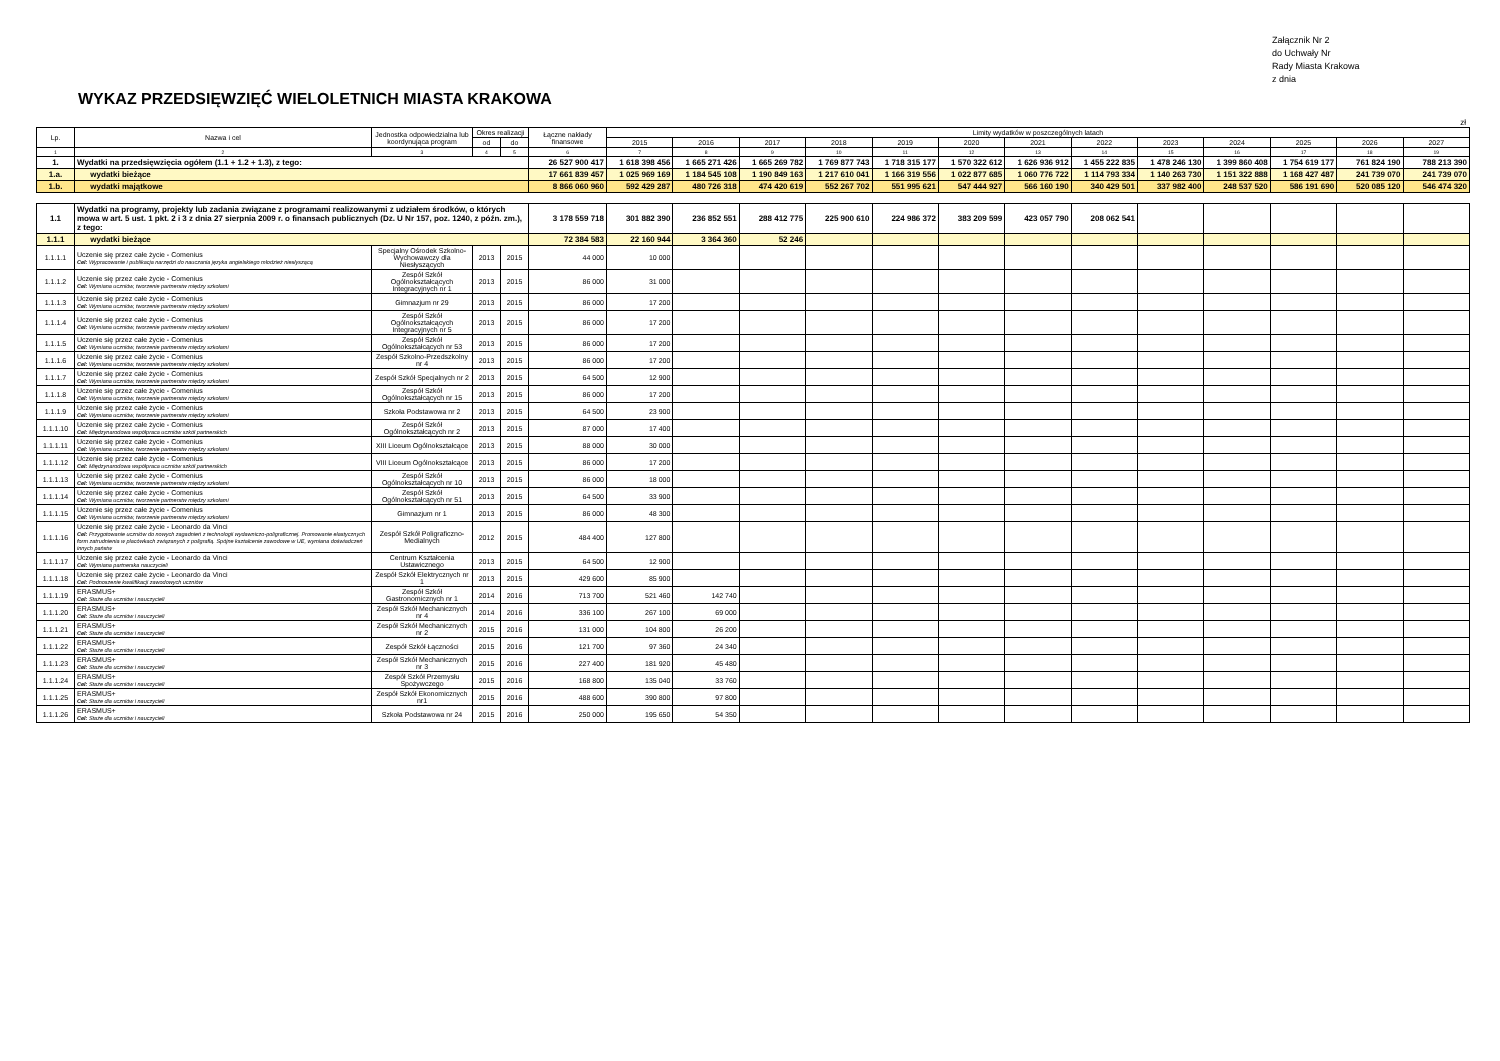Załącznik Nr 2
do Uchwały Nr
Rady Miasta Krakowa
z dnia
WYKAZ PRZEDSIĘWZIĘĆ WIELOLETNICH MIASTA KRAKOWA
zł
| Lp. | Nazwa i cel | Jednostka odpowiedzialna lub koordynująca program | Okres realizacji | | Łączne nakłady finansowe | Limity wydatków w poszczególnych latach | | | | | | | | | | | | |
| --- | --- | --- | --- | --- | --- | --- | --- | --- | --- | --- | --- | --- | --- | --- | --- | --- | --- | --- |
| | | | od | do | | 2015 | 2016 | 2017 | 2018 | 2019 | 2020 | 2021 | 2022 | 2023 | 2024 | 2025 | 2026 | 2027 |
| 1 | 2 | 3 | 4 | 5 | 6 | 7 | 8 | 9 | 10 | 11 | 12 | 13 | 14 | 15 | 16 | 17 | 18 | 19 |
| 1. | Wydatki na przedsięwzięcia ogółem (1.1 + 1.2 + 1.3), z tego: | | | | 26 527 900 417 | 1 618 398 456 | 1 665 271 426 | 1 665 269 782 | 1 769 877 743 | 1 718 315 177 | 1 570 322 612 | 1 626 936 912 | 1 455 222 835 | 1 478 246 130 | 1 399 860 408 | 1 754 619 177 | 761 824 190 | 788 213 390 |
| 1.a. | wydatki bieżące | | | | 17 661 839 457 | 1 025 969 169 | 1 184 545 108 | 1 190 849 163 | 1 217 610 041 | 1 166 319 556 | 1 022 877 685 | 1 060 776 722 | 1 114 793 334 | 1 140 263 730 | 1 151 322 888 | 1 168 427 487 | 241 739 070 | 241 739 070 |
| 1.b. | wydatki majątkowe | | | | 8 866 060 960 | 592 429 287 | 480 726 318 | 474 420 619 | 552 267 702 | 551 995 621 | 547 444 927 | 566 160 190 | 340 429 501 | 337 982 400 | 248 537 520 | 586 191 690 | 520 085 120 | 546 474 320 |
| 1.1 | Wydatki na programy, projekty lub zadania związane z programami realizowanymi z udziałem środków, o których mowa w art. 5 ust. 1 pkt. 2 i 3 z dnia 27 sierpnia 2009 r. o finansach publicznych (Dz. U Nr 157, poz. 1240, z późn. zm.), z tego: | | | | 3 178 559 718 | 301 882 390 | 236 852 551 | 288 412 775 | 225 900 610 | 224 986 372 | 383 209 599 | 423 057 790 | 208 062 541 | | | | | |
| 1.1.1 | wydatki bieżące | | | | 72 384 583 | 22 160 944 | 3 364 360 | 52 246 | | | | | | | | | | |
| 1.1.1.1 | Uczenie się przez całe życie - Comenius Cel: Wypracowanie i publikacja narzędzi do nauczania języka angielskiego młodzież niesłyszącą | Specjalny Ośrodek Szkolno-Wychowawczy dla Niesłyszących | 2013 | 2015 | 44 000 | 10 000 | | | | | | | | | | | | |
| 1.1.1.2 | Uczenie się przez całe życie - Comenius Cel: Wymiana uczniów, tworzenie partnerstw między szkołami | Zespół Szkół Ogólnokształcących Integracyjnych nr 1 | 2013 | 2015 | 86 000 | 31 000 | | | | | | | | | | | | |
| 1.1.1.3 | Uczenie się przez całe życie - Comenius Cel: Wymiana uczniów, tworzenie partnerstw między szkołami | Gimnazjum nr 29 | 2013 | 2015 | 86 000 | 17 200 | | | | | | | | | | | | |
| 1.1.1.4 | Uczenie się przez całe życie - Comenius Cel: Wymiana uczniów, tworzenie partnerstw między szkołami | Zespół Szkół Ogólnokształcących Integracyjnych nr 5 | 2013 | 2015 | 86 000 | 17 200 | | | | | | | | | | | | |
| 1.1.1.5 | Uczenie się przez całe życie - Comenius Cel: Wymiana uczniów, tworzenie partnerstw między szkołami | Zespół Szkół Ogólnokształcących nr 53 | 2013 | 2015 | 86 000 | 17 200 | | | | | | | | | | | | |
| 1.1.1.6 | Uczenie się przez całe życie - Comenius Cel: Wymiana uczniów, tworzenie partnerstw między szkołami | Zespół Szkolno-Przedszkolny nr 4 | 2013 | 2015 | 86 000 | 17 200 | | | | | | | | | | | | |
| 1.1.1.7 | Uczenie się przez całe życie - Comenius Cel: Wymiana uczniów, tworzenie partnerstw między szkołami | Zespół Szkół Specjalnych nr 2 | 2013 | 2015 | 64 500 | 12 900 | | | | | | | | | | | | |
| 1.1.1.8 | Uczenie się przez całe życie - Comenius Cel: Wymiana uczniów, tworzenie partnerstw między szkołami | Zespół Szkół Ogólnokształcących nr 15 | 2013 | 2015 | 86 000 | 17 200 | | | | | | | | | | | | |
| 1.1.1.9 | Uczenie się przez całe życie - Comenius Cel: Wymiana uczniów, tworzenie partnerstw między szkołami | Szkoła Podstawowa nr 2 | 2013 | 2015 | 64 500 | 23 900 | | | | | | | | | | | | |
| 1.1.1.10 | Uczenie się przez całe życie - Comenius Cel: Międzynarodowa współpraca uczniów szkół partnerskich | Zespół Szkół Ogólnokształcących nr 2 | 2013 | 2015 | 87 000 | 17 400 | | | | | | | | | | | | |
| 1.1.1.11 | Uczenie się przez całe życie - Comenius Cel: Wymiana uczniów, tworzenie partnerstw między szkołami | XIII Liceum Ogólnokształcące | 2013 | 2015 | 88 000 | 30 000 | | | | | | | | | | | | |
| 1.1.1.12 | Uczenie się przez całe życie - Comenius Cel: Międzynarodowa współpraca uczniów szkół partnerskich | VIII Liceum Ogólnokształcące | 2013 | 2015 | 86 000 | 17 200 | | | | | | | | | | | | |
| 1.1.1.13 | Uczenie się przez całe życie - Comenius Cel: Wymiana uczniów, tworzenie partnerstw między szkołami | Zespół Szkół Ogólnokształcących nr 10 | 2013 | 2015 | 86 000 | 18 000 | | | | | | | | | | | | |
| 1.1.1.14 | Uczenie się przez całe życie - Comenius Cel: Wymiana uczniów, tworzenie partnerstw między szkołami | Zespół Szkół Ogólnokształcących nr 51 | 2013 | 2015 | 64 500 | 33 900 | | | | | | | | | | | | |
| 1.1.1.15 | Uczenie się przez całe życie - Comenius Cel: Wymiana uczniów, tworzenie partnerstw między szkołami | Gimnazjum nr 1 | 2013 | 2015 | 86 000 | 48 300 | | | | | | | | | | | | |
| 1.1.1.16 | Uczenie się przez całe życie - Leonardo da Vinci Cel: Przygotowanie uczniów do nowych zagadnień z technologii wydawniczo-poligraficznej. Promowanie elastycznych form zatrudnienia w placówkach związanych z poligrafią. Spójne kształcenie zawodowe w UE, wymiana doświadczeń innych państw | Zespół Szkół Poligraficzno-Medialnych | 2012 | 2015 | 484 400 | 127 800 | | | | | | | | | | | | |
| 1.1.1.17 | Uczenie się przez całe życie - Leonardo da Vinci Cel: Wymiana partnerska nauczycieli | Centrum Kształcenia Ustawicznego | 2013 | 2015 | 64 500 | 12 900 | | | | | | | | | | | | |
| 1.1.1.18 | Uczenie się przez całe życie - Leonardo da Vinci Cel: Podnoszenie kwalifikacji zawodowych uczniów | Zespół Szkół Elektrycznych nr 1 | 2013 | 2015 | 429 600 | 85 900 | | | | | | | | | | | | |
| 1.1.1.19 | ERASMUS+ Cel: Staże dla uczniów i nauczycieli | Zespół Szkół Gastronomicznych nr 1 | 2014 | 2016 | 713 700 | 521 460 | 142 740 | | | | | | | | | | | |
| 1.1.1.20 | ERASMUS+ Cel: Staże dla uczniów i nauczycieli | Zespół Szkół Mechanicznych nr 4 | 2014 | 2016 | 336 100 | 267 100 | 69 000 | | | | | | | | | | | |
| 1.1.1.21 | ERASMUS+ Cel: Staże dla uczniów i nauczycieli | Zespół Szkół Mechanicznych nr 2 | 2015 | 2016 | 131 000 | 104 800 | 26 200 | | | | | | | | | | | |
| 1.1.1.22 | ERASMUS+ Cel: Staże dla uczniów i nauczycieli | Zespół Szkół Łączności | 2015 | 2016 | 121 700 | 97 360 | 24 340 | | | | | | | | | | | |
| 1.1.1.23 | ERASMUS+ Cel: Staże dla uczniów i nauczycieli | Zespół Szkół Mechanicznych nr 3 | 2015 | 2016 | 227 400 | 181 920 | 45 480 | | | | | | | | | | | |
| 1.1.1.24 | ERASMUS+ Cel: Staże dla uczniów i nauczycieli | Zespół Szkół Przemysłu Spożywczego | 2015 | 2016 | 168 800 | 135 040 | 33 760 | | | | | | | | | | | |
| 1.1.1.25 | ERASMUS+ Cel: Staże dla uczniów i nauczycieli | Zespół Szkół Ekonomicznych nr1 | 2015 | 2016 | 488 600 | 390 800 | 97 800 | | | | | | | | | | | |
| 1.1.1.26 | ERASMUS+ Cel: Staże dla uczniów i nauczycieli | Szkoła Podstawowa nr 24 | 2015 | 2016 | 250 000 | 195 650 | 54 350 | | | | | | | | | | | |